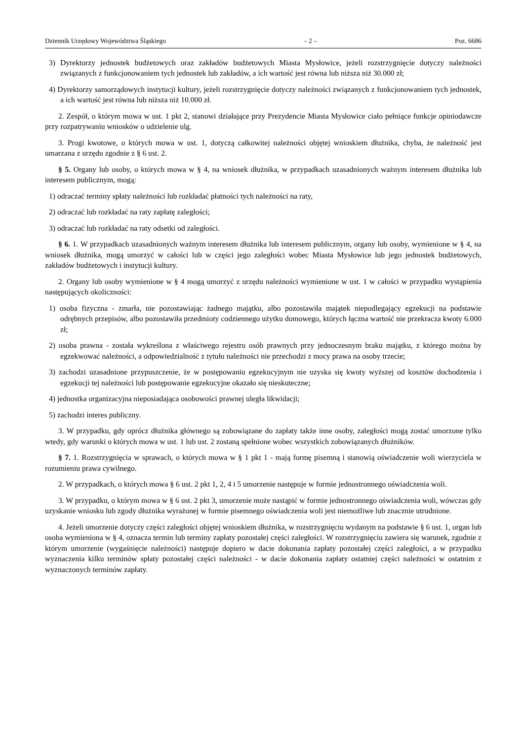Dziennik Urzędowy Województwa Śląskiego – 2 – Poz. 6686
3) Dyrektorzy jednostek budżetowych oraz zakładów budżetowych Miasta Mysłowice, jeżeli rozstrzygnięcie dotyczy należności związanych z funkcjonowaniem tych jednostek lub zakładów, a ich wartość jest równa lub niższa niż 30.000 zł;
4) Dyrektorzy samorządowych instytucji kultury, jeżeli rozstrzygnięcie dotyczy należności związanych z funkcjonowaniem tych jednostek, a ich wartość jest równa lub niższa niż 10.000 zł.
2. Zespół, o którym mowa w ust. 1 pkt 2, stanowi działające przy Prezydencie Miasta Mysłowice ciało pełniące funkcje opiniodawcze przy rozpatrywaniu wniosków o udzielenie ulg.
3. Progi kwotowe, o których mowa w ust. 1, dotyczą całkowitej należności objętej wnioskiem dłużnika, chyba, że należność jest umarzana z urzędu zgodnie z § 6 ust. 2.
§ 5. Organy lub osoby, o których mowa w § 4, na wniosek dłużnika, w przypadkach uzasadnionych ważnym interesem dłużnika lub interesem publicznym, mogą:
1) odraczać terminy spłaty należności lub rozkładać płatności tych należności na raty,
2) odraczać lub rozkładać na raty zapłatę zaległości;
3) odraczać lub rozkładać na raty odsetki od zaległości.
§ 6. 1. W przypadkach uzasadnionych ważnym interesem dłużnika lub interesem publicznym, organy lub osoby, wymienione w § 4, na wniosek dłużnika, mogą umorzyć w całości lub w części jego zaległości wobec Miasta Mysłowice lub jego jednostek budżetowych, zakładów budżetowych i instytucji kultury.
2. Organy lub osoby wymienione w § 4 mogą umorzyć z urzędu należności wymienione w ust. 1 w całości w przypadku wystąpienia następujących okoliczności:
1) osoba fizyczna - zmarła, nie pozostawiając żadnego majątku, albo pozostawiła majątek niepodlegający egzekucji na podstawie odrębnych przepisów, albo pozostawiła przedmioty codziennego użytku domowego, których łączna wartość nie przekracza kwoty 6.000 zł;
2) osoba prawna - została wykreślona z właściwego rejestru osób prawnych przy jednoczesnym braku majątku, z którego można by egzekwować należności, a odpowiedzialność z tytułu należności nie przechodzi z mocy prawa na osoby trzecie;
3) zachodzi uzasadnione przypuszczenie, że w postępowaniu egzekucyjnym nie uzyska się kwoty wyższej od kosztów dochodzenia i egzekucji tej należności lub postępowanie egzekucyjne okazało się nieskuteczne;
4) jednostka organizacyjna nieposiadająca osobowości prawnej uległa likwidacji;
5) zachodzi interes publiczny.
3. W przypadku, gdy oprócz dłużnika głównego są zobowiązane do zapłaty także inne osoby, zaległości mogą zostać umorzone tylko wtedy, gdy warunki o których mowa w ust. 1 lub ust. 2 zostaną spełnione wobec wszystkich zobowiązanych dłużników.
§ 7. 1. Rozstrzygnięcia w sprawach, o których mowa w § 1 pkt 1 - mają formę pisemną i stanowią oświadczenie woli wierzyciela w rozumieniu prawa cywilnego.
2. W przypadkach, o których mowa § 6 ust. 2 pkt 1, 2, 4 i 5 umorzenie następuje w formie jednostronnego oświadczenia woli.
3. W przypadku, o którym mowa w § 6 ust. 2 pkt 3, umorzenie może nastąpić w formie jednostronnego oświadczenia woli, wówczas gdy uzyskanie wniosku lub zgody dłużnika wyrażonej w formie pisemnego oświadczenia woli jest niemożliwe lub znacznie utrudnione.
4. Jeżeli umorzenie dotyczy części zaległości objętej wnioskiem dłużnika, w rozstrzygnięciu wydanym na podstawie § 6 ust. 1, organ lub osoba wymieniona w § 4, oznacza termin lub terminy zapłaty pozostałej części zaległości. W rozstrzygnięciu zawiera się warunek, zgodnie z którym umorzenie (wygaśnięcie należności) następuje dopiero w dacie dokonania zapłaty pozostałej części zaległości, a w przypadku wyznaczenia kilku terminów spłaty pozostałej części należności - w dacie dokonania zapłaty ostatniej części należności w ostatnim z wyznaczonych terminów zapłaty.